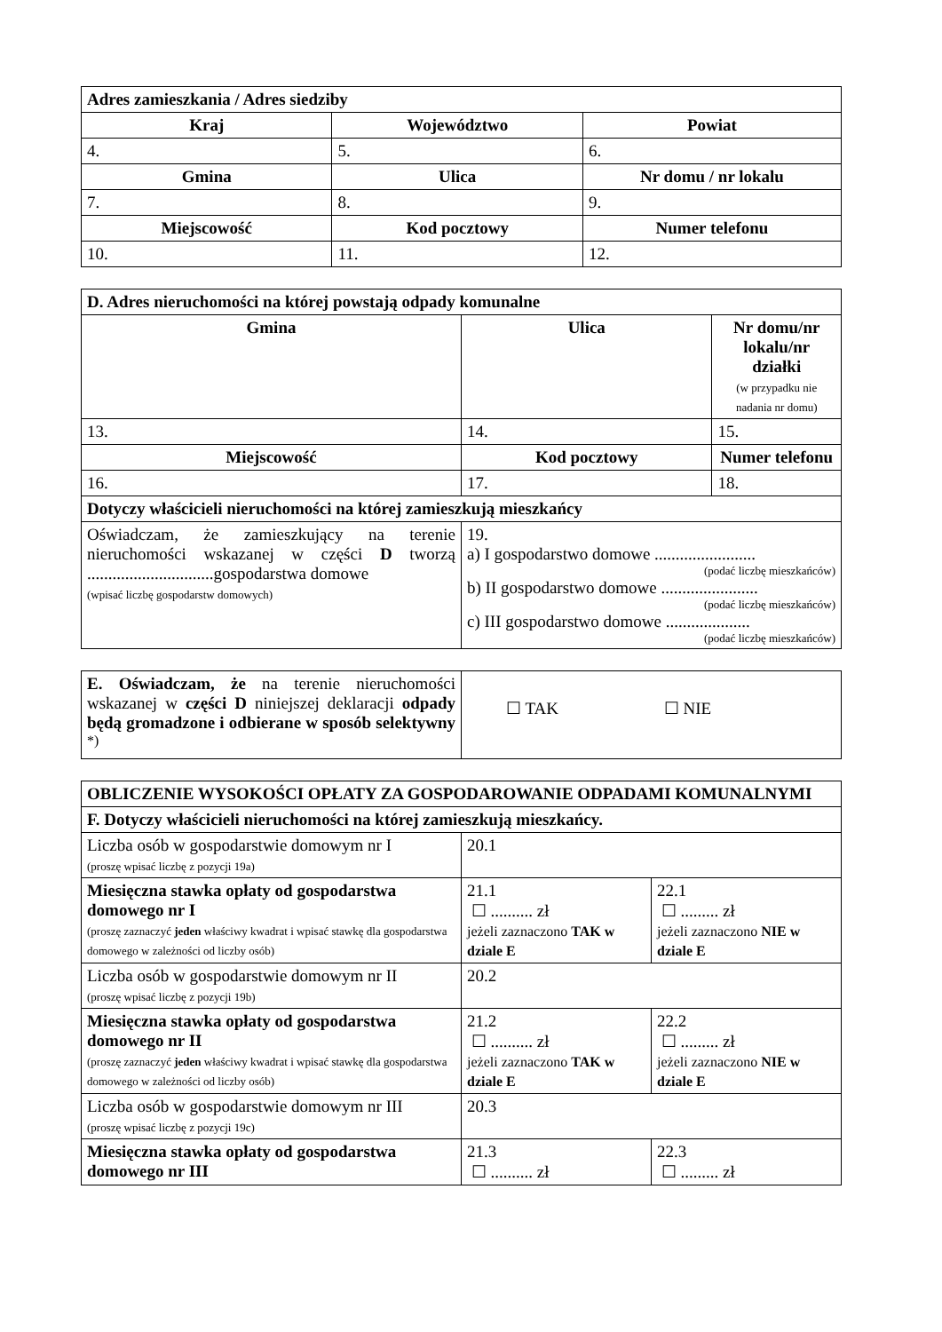| Adres zamieszkania / Adres siedziby | | |
| Kraj | Województwo | Powiat |
| 4. | 5. | 6. |
| Gmina | Ulica | Nr domu / nr lokalu |
| 7. | 8. | 9. |
| Miejscowość | Kod pocztowy | Numer telefonu |
| 10. | 11. | 12. |
| D. Adres nieruchomości na której powstają odpady komunalne | | |
| Gmina | Ulica | Nr domu/nr lokalu/nr działki (w przypadku nie nadania nr domu) |
| 13. | 14. | 15. |
| Miejscowość | Kod pocztowy | Numer telefonu |
| 16. | 17. | 18. |
| Dotyczy właścicieli nieruchomości na której zamieszkują mieszkańcy | | |
| Oświadczam, że zamieszkujący na terenie nieruchomości wskazanej w części D tworzą ..............................gospodarstwa domowe (wpisać liczbę gospodarstw domowych) | 19. a) I gospodarstwo domowe ........................ (podać liczbę mieszkańców) b) II gospodarstwo domowe ....................... (podać liczbę mieszkańców) c) III gospodarstwo domowe .................... (podać liczbę mieszkańców) | |
| E. Oświadczam, że na terenie nieruchomości wskazanej w części D niniejszej deklaracji odpady będą gromadzone i odbierane w sposób selektywny <sup>*)</sup> | ☐ TAK ☐ NIE |
| OBLICZENIE WYSOKOŚCI OPŁATY ZA GOSPODAROWANIE ODPADAMI KOMUNALNYMI | | |
| F. Dotyczy właścicieli nieruchomości na której zamieszkują mieszkańcy. | | |
| Liczba osób w gospodarstwie domowym nr I (proszę wpisać liczbę z pozycji 19a) | 20.1 | |
| Miesięczna stawka opłaty od gospodarstwa domowego nr I (proszę zaznaczyć jeden właściwy kwadrat i wpisać stawkę dla gospodarstwa domowego w zależności od liczby osób) | 21.1 ☐ .......... zł jeżeli zaznaczono TAK w dziale E | 22.1 ☐ ......... zł jeżeli zaznaczono NIE w dziale E |
| Liczba osób w gospodarstwie domowym nr II (proszę wpisać liczbę z pozycji 19b) | 20.2 | |
| Miesięczna stawka opłaty od gospodarstwa domowego nr II (proszę zaznaczyć jeden właściwy kwadrat i wpisać stawkę dla gospodarstwa domowego w zależności od liczby osób) | 21.2 ☐ .......... zł jeżeli zaznaczono TAK w dziale E | 22.2 ☐ ......... zł jeżeli zaznaczono NIE w dziale E |
| Liczba osób w gospodarstwie domowym nr III (proszę wpisać liczbę z pozycji 19c) | 20.3 | |
| Miesięczna stawka opłaty od gospodarstwa domowego nr III | 21.3 ☐ .......... zł | 22.3 ☐ ......... zł |